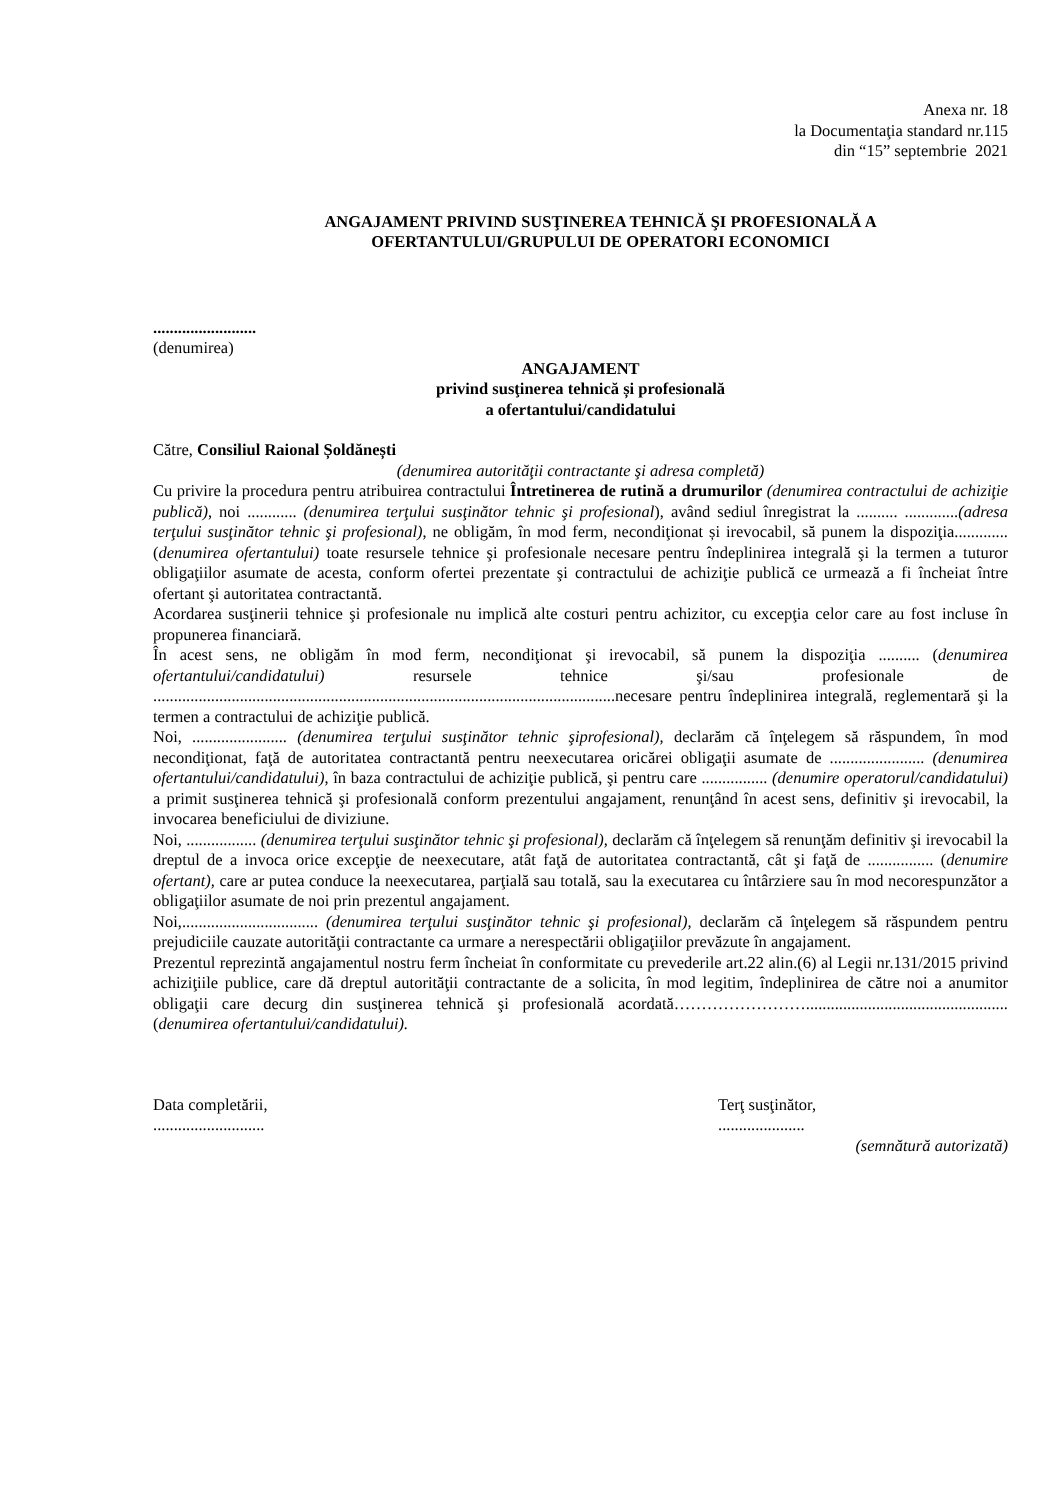Anexa nr. 18
la Documentaţia standard nr.115
din “15” septembrie 2021
ANGAJAMENT PRIVIND SUSŢINEREA TEHNICĂ ŞI PROFESIONALĂ A
OFERTANTULUI/GRUPULUI DE OPERATORI ECONOMICI
.........................
(denumirea)
ANGAJAMENT
privind susţinerea tehnică și profesională
a ofertantului/candidatului
Către, Consiliul Raional Șoldănești
(denumirea autorităţii contractante şi adresa completă)
Cu privire la procedura pentru atribuirea contractului Întretinerea de rutină a drumurilor (denumirea contractului de achiziţie publică), noi ............ (denumirea terţului susţinător tehnic şi profesional), având sediul înregistrat la .......... .............(adresa terţului susţinător tehnic şi profesional), ne obligăm, în mod ferm, necondiţionat și irevocabil, să punem la dispoziţia............. (denumirea ofertantului) toate resursele tehnice şi profesionale necesare pentru îndeplinirea integrală şi la termen a tuturor obligaţiilor asumate de acesta, conform ofertei prezentate şi contractului de achiziţie publică ce urmează a fi încheiat între ofertant şi autoritatea contractantă.
Acordarea susţinerii tehnice şi profesionale nu implică alte costuri pentru achizitor, cu excepţia celor care au fost incluse în propunerea financiară.
În acest sens, ne obligăm în mod ferm, necondiţionat şi irevocabil, să punem la dispoziţia .......... (denumirea ofertantului/candidatului) resursele tehnice şi/sau profesionale de ................................................................................................................necesare pentru îndeplinirea integrală, reglementară şi la termen a contractului de achiziţie publică.
Noi, ....................... (denumirea terţului susţinător tehnic şiprofesional), declarăm că înţelegem să răspundem, în mod necondiţionat, faţă de autoritatea contractantă pentru neexecutarea oricărei obligaţii asumate de ....................... (denumirea ofertantului/candidatului), în baza contractului de achiziţie publică, şi pentru care ................ (denumire operatorul/candidatului) a primit susţinerea tehnică şi profesională conform prezentului angajament, renunţând în acest sens, definitiv şi irevocabil, la invocarea beneficiului de diviziune.
Noi, ................. (denumirea terţului susţinător tehnic şi profesional), declarăm că înţelegem să renunţăm definitiv şi irevocabil la dreptul de a invoca orice excepţie de neexecutare, atât faţă de autoritatea contractantă, cât şi faţă de ................ (denumire ofertant), care ar putea conduce la neexecutarea, parţială sau totală, sau la executarea cu întârziere sau în mod necorespunzător a obligaţiilor asumate de noi prin prezentul angajament.
Noi,................................. (denumirea terţului susţinător tehnic şi profesional), declarăm că înţelegem să răspundem pentru prejudiciile cauzate autorităţii contractante ca urmare a nerespectării obligaţiilor prevăzute în angajament.
Prezentul reprezintă angajamentul nostru ferm încheiat în conformitate cu prevederile art.22 alin.(6) al Legii nr.131/2015 privind achiziţiile publice, care dă dreptul autorităţii contractante de a solicita, în mod legitim, îndeplinirea de către noi a anumitor obligaţii care decurg din susţinerea tehnică şi profesională acordată……………………................................................. (denumirea ofertantului/candidatului).
Data completării,
...........................
Terţ susţinător,
.....................
(semnătură autorizată)